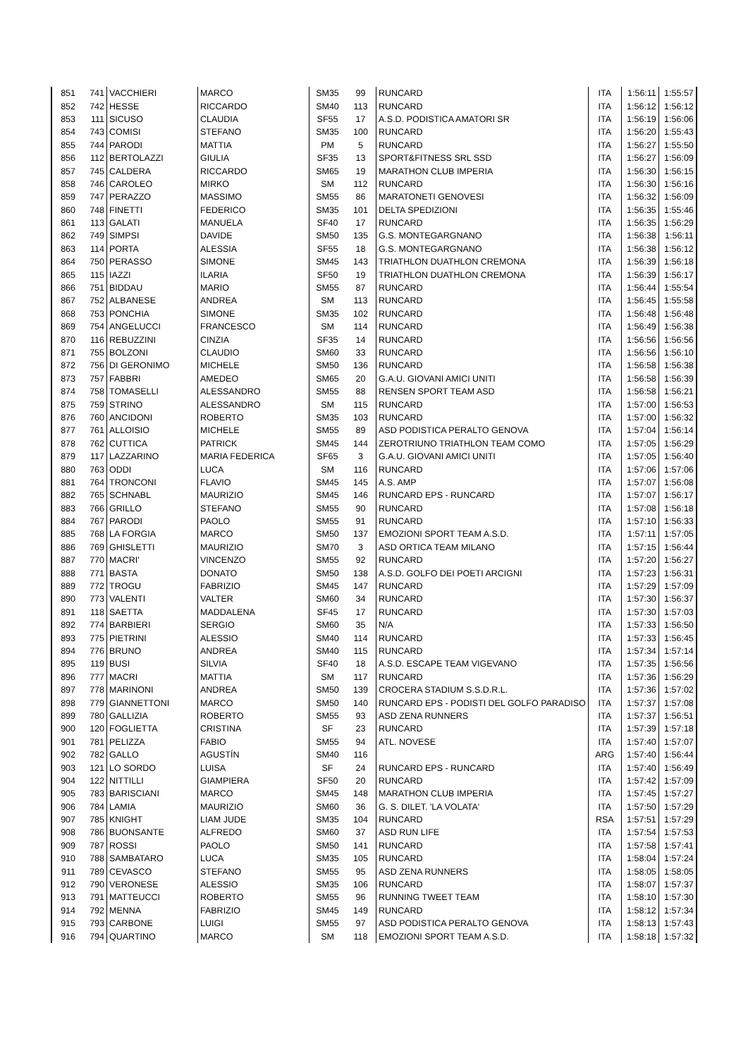| 851 | 741 | VACCHIERI | MARCO | SM35 | 99 | RUNCARD | ITA | 1:56:11 | 1:55:57 |
| 852 | 742 | HESSE | RICCARDO | SM40 | 113 | RUNCARD | ITA | 1:56:12 | 1:56:12 |
| 853 | 111 | SICUSO | CLAUDIA | SF55 | 17 | A.S.D. PODISTICA AMATORI SR | ITA | 1:56:19 | 1:56:06 |
| 854 | 743 | COMISI | STEFANO | SM35 | 100 | RUNCARD | ITA | 1:56:20 | 1:55:43 |
| 855 | 744 | PARODI | MATTIA | PM | 5 | RUNCARD | ITA | 1:56:27 | 1:55:50 |
| 856 | 112 | BERTOLAZZI | GIULIA | SF35 | 13 | SPORT&FITNESS SRL SSD | ITA | 1:56:27 | 1:56:09 |
| 857 | 745 | CALDERA | RICCARDO | SM65 | 19 | MARATHON CLUB IMPERIA | ITA | 1:56:30 | 1:56:15 |
| 858 | 746 | CAROLEO | MIRKO | SM | 112 | RUNCARD | ITA | 1:56:30 | 1:56:16 |
| 859 | 747 | PERAZZO | MASSIMO | SM55 | 86 | MARATONETI GENOVESI | ITA | 1:56:32 | 1:56:09 |
| 860 | 748 | FINETTI | FEDERICO | SM35 | 101 | DELTA SPEDIZIONI | ITA | 1:56:35 | 1:55:46 |
| 861 | 113 | GALATI | MANUELA | SF40 | 17 | RUNCARD | ITA | 1:56:35 | 1:56:29 |
| 862 | 749 | SIMPSI | DAVIDE | SM50 | 135 | G.S. MONTEGARGNANO | ITA | 1:56:38 | 1:56:11 |
| 863 | 114 | PORTA | ALESSIA | SF55 | 18 | G.S. MONTEGARGNANO | ITA | 1:56:38 | 1:56:12 |
| 864 | 750 | PERASSO | SIMONE | SM45 | 143 | TRIATHLON DUATHLON CREMONA | ITA | 1:56:39 | 1:56:18 |
| 865 | 115 | IAZZI | ILARIA | SF50 | 19 | TRIATHLON DUATHLON CREMONA | ITA | 1:56:39 | 1:56:17 |
| 866 | 751 | BIDDAU | MARIO | SM55 | 87 | RUNCARD | ITA | 1:56:44 | 1:55:54 |
| 867 | 752 | ALBANESE | ANDREA | SM | 113 | RUNCARD | ITA | 1:56:45 | 1:55:58 |
| 868 | 753 | PONCHIA | SIMONE | SM35 | 102 | RUNCARD | ITA | 1:56:48 | 1:56:48 |
| 869 | 754 | ANGELUCCI | FRANCESCO | SM | 114 | RUNCARD | ITA | 1:56:49 | 1:56:38 |
| 870 | 116 | REBUZZINI | CINZIA | SF35 | 14 | RUNCARD | ITA | 1:56:56 | 1:56:56 |
| 871 | 755 | BOLZONI | CLAUDIO | SM60 | 33 | RUNCARD | ITA | 1:56:56 | 1:56:10 |
| 872 | 756 | DI GERONIMO | MICHELE | SM50 | 136 | RUNCARD | ITA | 1:56:58 | 1:56:38 |
| 873 | 757 | FABBRI | AMEDEO | SM65 | 20 | G.A.U. GIOVANI AMICI UNITI | ITA | 1:56:58 | 1:56:39 |
| 874 | 758 | TOMASELLI | ALESSANDRO | SM55 | 88 | RENSEN SPORT TEAM ASD | ITA | 1:56:58 | 1:56:21 |
| 875 | 759 | STRINO | ALESSANDRO | SM | 115 | RUNCARD | ITA | 1:57:00 | 1:56:53 |
| 876 | 760 | ANCIDONI | ROBERTO | SM35 | 103 | RUNCARD | ITA | 1:57:00 | 1:56:32 |
| 877 | 761 | ALLOISIO | MICHELE | SM55 | 89 | ASD PODISTICA PERALTO GENOVA | ITA | 1:57:04 | 1:56:14 |
| 878 | 762 | CUTTICA | PATRICK | SM45 | 144 | ZEROTRIUNO TRIATHLON TEAM COMO | ITA | 1:57:05 | 1:56:29 |
| 879 | 117 | LAZZARINO | MARIA FEDERICA | SF65 | 3 | G.A.U. GIOVANI AMICI UNITI | ITA | 1:57:05 | 1:56:40 |
| 880 | 763 | ODDI | LUCA | SM | 116 | RUNCARD | ITA | 1:57:06 | 1:57:06 |
| 881 | 764 | TRONCONI | FLAVIO | SM45 | 145 | A.S. AMP | ITA | 1:57:07 | 1:56:08 |
| 882 | 765 | SCHNABL | MAURIZIO | SM45 | 146 | RUNCARD EPS - RUNCARD | ITA | 1:57:07 | 1:56:17 |
| 883 | 766 | GRILLO | STEFANO | SM55 | 90 | RUNCARD | ITA | 1:57:08 | 1:56:18 |
| 884 | 767 | PARODI | PAOLO | SM55 | 91 | RUNCARD | ITA | 1:57:10 | 1:56:33 |
| 885 | 768 | LA FORGIA | MARCO | SM50 | 137 | EMOZIONI SPORT TEAM A.S.D. | ITA | 1:57:11 | 1:57:05 |
| 886 | 769 | GHISLETTI | MAURIZIO | SM70 | 3 | ASD ORTICA TEAM MILANO | ITA | 1:57:15 | 1:56:44 |
| 887 | 770 | MACRI' | VINCENZO | SM55 | 92 | RUNCARD | ITA | 1:57:20 | 1:56:27 |
| 888 | 771 | BASTA | DONATO | SM50 | 138 | A.S.D. GOLFO DEI POETI ARCIGNI | ITA | 1:57:23 | 1:56:31 |
| 889 | 772 | TROGU | FABRIZIO | SM45 | 147 | RUNCARD | ITA | 1:57:29 | 1:57:09 |
| 890 | 773 | VALENTI | VALTER | SM60 | 34 | RUNCARD | ITA | 1:57:30 | 1:56:37 |
| 891 | 118 | SAETTA | MADDALENA | SF45 | 17 | RUNCARD | ITA | 1:57:30 | 1:57:03 |
| 892 | 774 | BARBIERI | SERGIO | SM60 | 35 | N/A | ITA | 1:57:33 | 1:56:50 |
| 893 | 775 | PIETRINI | ALESSIO | SM40 | 114 | RUNCARD | ITA | 1:57:33 | 1:56:45 |
| 894 | 776 | BRUNO | ANDREA | SM40 | 115 | RUNCARD | ITA | 1:57:34 | 1:57:14 |
| 895 | 119 | BUSI | SILVIA | SF40 | 18 | A.S.D. ESCAPE TEAM VIGEVANO | ITA | 1:57:35 | 1:56:56 |
| 896 | 777 | MACRI | MATTIA | SM | 117 | RUNCARD | ITA | 1:57:36 | 1:56:29 |
| 897 | 778 | MARINONI | ANDREA | SM50 | 139 | CROCERA STADIUM S.S.D.R.L. | ITA | 1:57:36 | 1:57:02 |
| 898 | 779 | GIANNETTONI | MARCO | SM50 | 140 | RUNCARD EPS - PODISTI DEL GOLFO PARADISO | ITA | 1:57:37 | 1:57:08 |
| 899 | 780 | GALLIZIA | ROBERTO | SM55 | 93 | ASD ZENA RUNNERS | ITA | 1:57:37 | 1:56:51 |
| 900 | 120 | FOGLIETTA | CRISTINA | SF | 23 | RUNCARD | ITA | 1:57:39 | 1:57:18 |
| 901 | 781 | PELIZZA | FABIO | SM55 | 94 | ATL. NOVESE | ITA | 1:57:40 | 1:57:07 |
| 902 | 782 | GALLO | AGUSTÍN | SM40 | 116 | | ARG | 1:57:40 | 1:56:44 |
| 903 | 121 | LO SORDO | LUISA | SF | 24 | RUNCARD EPS - RUNCARD | ITA | 1:57:40 | 1:56:49 |
| 904 | 122 | NITTILLI | GIAMPIERA | SF50 | 20 | RUNCARD | ITA | 1:57:42 | 1:57:09 |
| 905 | 783 | BARISCIANI | MARCO | SM45 | 148 | MARATHON CLUB IMPERIA | ITA | 1:57:45 | 1:57:27 |
| 906 | 784 | LAMIA | MAURIZIO | SM60 | 36 | G. S. DILET. 'LA VOLATA' | ITA | 1:57:50 | 1:57:29 |
| 907 | 785 | KNIGHT | LIAM JUDE | SM35 | 104 | RUNCARD | RSA | 1:57:51 | 1:57:29 |
| 908 | 786 | BUONSANTE | ALFREDO | SM60 | 37 | ASD RUN LIFE | ITA | 1:57:54 | 1:57:53 |
| 909 | 787 | ROSSI | PAOLO | SM50 | 141 | RUNCARD | ITA | 1:57:58 | 1:57:41 |
| 910 | 788 | SAMBATARO | LUCA | SM35 | 105 | RUNCARD | ITA | 1:58:04 | 1:57:24 |
| 911 | 789 | CEVASCO | STEFANO | SM55 | 95 | ASD ZENA RUNNERS | ITA | 1:58:05 | 1:58:05 |
| 912 | 790 | VERONESE | ALESSIO | SM35 | 106 | RUNCARD | ITA | 1:58:07 | 1:57:37 |
| 913 | 791 | MATTEUCCI | ROBERTO | SM55 | 96 | RUNNING TWEET TEAM | ITA | 1:58:10 | 1:57:30 |
| 914 | 792 | MENNA | FABRIZIO | SM45 | 149 | RUNCARD | ITA | 1:58:12 | 1:57:34 |
| 915 | 793 | CARBONE | LUIGI | SM55 | 97 | ASD PODISTICA PERALTO GENOVA | ITA | 1:58:13 | 1:57:43 |
| 916 | 794 | QUARTINO | MARCO | SM | 118 | EMOZIONI SPORT TEAM A.S.D. | ITA | 1:58:18 | 1:57:32 |